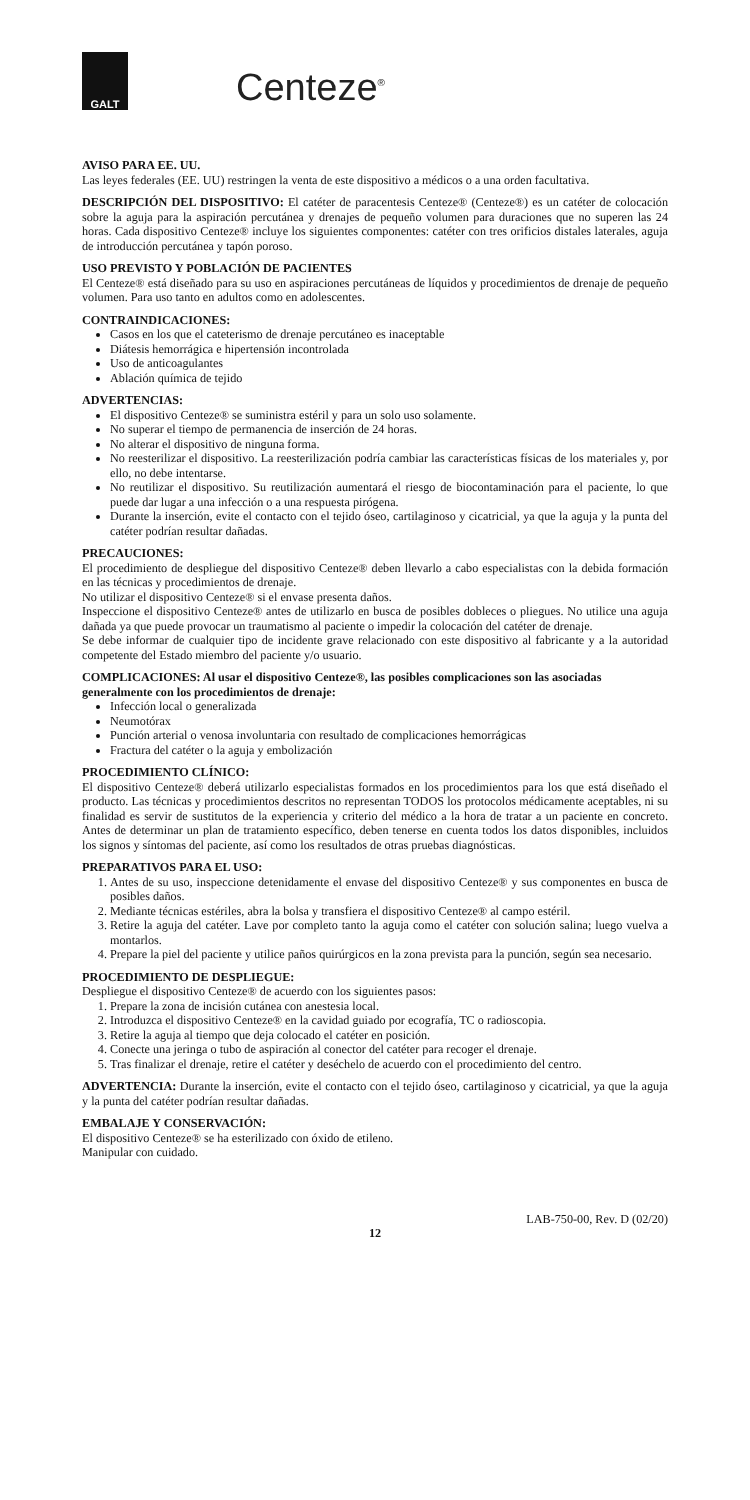GALT
Centeze<sup>®</sup>
AVISO PARA EE. UU.
Las leyes federales (EE. UU) restringen la venta de este dispositivo a médicos o a una orden facultativa.
DESCRIPCIÓN DEL DISPOSITIVO: El catéter de paracentesis Centeze® (Centeze®) es un catéter de colocación sobre la aguja para la aspiración percutánea y drenajes de pequeño volumen para duraciones que no superen las 24 horas. Cada dispositivo Centeze® incluye los siguientes componentes: catéter con tres orificios distales laterales, aguja de introducción percutánea y tapón poroso.
USO PREVISTO Y POBLACIÓN DE PACIENTES
El Centeze® está diseñado para su uso en aspiraciones percutáneas de líquidos y procedimientos de drenaje de pequeño volumen. Para uso tanto en adultos como en adolescentes.
CONTRAINDICACIONES:
Casos en los que el cateterismo de drenaje percutáneo es inaceptable
Diátesis hemorrágica e hipertensión incontrolada
Uso de anticoagulantes
Ablación química de tejido
ADVERTENCIAS:
El dispositivo Centeze® se suministra estéril y para un solo uso solamente.
No superar el tiempo de permanencia de inserción de 24 horas.
No alterar el dispositivo de ninguna forma.
No reesterilizar el dispositivo. La reesterilización podría cambiar las características físicas de los materiales y, por ello, no debe intentarse.
No reutilizar el dispositivo. Su reutilización aumentará el riesgo de biocontaminación para el paciente, lo que puede dar lugar a una infección o a una respuesta pirógena.
Durante la inserción, evite el contacto con el tejido óseo, cartilaginoso y cicatricial, ya que la aguja y la punta del catéter podrían resultar dañadas.
PRECAUCIONES:
El procedimiento de despliegue del dispositivo Centeze® deben llevarlo a cabo especialistas con la debida formación en las técnicas y procedimientos de drenaje.
No utilizar el dispositivo Centeze® si el envase presenta daños.
Inspeccione el dispositivo Centeze® antes de utilizarlo en busca de posibles dobleces o pliegues. No utilice una aguja dañada ya que puede provocar un traumatismo al paciente o impedir la colocación del catéter de drenaje.
Se debe informar de cualquier tipo de incidente grave relacionado con este dispositivo al fabricante y a la autoridad competente del Estado miembro del paciente y/o usuario.
COMPLICACIONES: Al usar el dispositivo Centeze®, las posibles complicaciones son las asociadas generalmente con los procedimientos de drenaje:
Infección local o generalizada
Neumotórax
Punción arterial o venosa involuntaria con resultado de complicaciones hemorrágicas
Fractura del catéter o la aguja y embolización
PROCEDIMIENTO CLÍNICO:
El dispositivo Centeze® deberá utilizarlo especialistas formados en los procedimientos para los que está diseñado el producto. Las técnicas y procedimientos descritos no representan TODOS los protocolos médicamente aceptables, ni su finalidad es servir de sustitutos de la experiencia y criterio del médico a la hora de tratar a un paciente en concreto. Antes de determinar un plan de tratamiento específico, deben tenerse en cuenta todos los datos disponibles, incluidos los signos y síntomas del paciente, así como los resultados de otras pruebas diagnósticas.
PREPARATIVOS PARA EL USO:
1. Antes de su uso, inspeccione detenidamente el envase del dispositivo Centeze® y sus componentes en busca de posibles daños.
2. Mediante técnicas estériles, abra la bolsa y transfiera el dispositivo Centeze® al campo estéril.
3. Retire la aguja del catéter. Lave por completo tanto la aguja como el catéter con solución salina; luego vuelva a montarlos.
4. Prepare la piel del paciente y utilice paños quirúrgicos en la zona prevista para la punción, según sea necesario.
PROCEDIMIENTO DE DESPLIEGUE:
Despliegue el dispositivo Centeze® de acuerdo con los siguientes pasos:
1. Prepare la zona de incisión cutánea con anestesia local.
2. Introduzca el dispositivo Centeze® en la cavidad guiado por ecografía, TC o radioscopia.
3. Retire la aguja al tiempo que deja colocado el catéter en posición.
4. Conecte una jeringa o tubo de aspiración al conector del catéter para recoger el drenaje.
5. Tras finalizar el drenaje, retire el catéter y deséchelo de acuerdo con el procedimiento del centro.
ADVERTENCIA: Durante la inserción, evite el contacto con el tejido óseo, cartilaginoso y cicatricial, ya que la aguja y la punta del catéter podrían resultar dañadas.
EMBALAJE Y CONSERVACIÓN:
El dispositivo Centeze® se ha esterilizado con óxido de etileno.
Manipular con cuidado.
LAB-750-00, Rev. D (02/20)
12